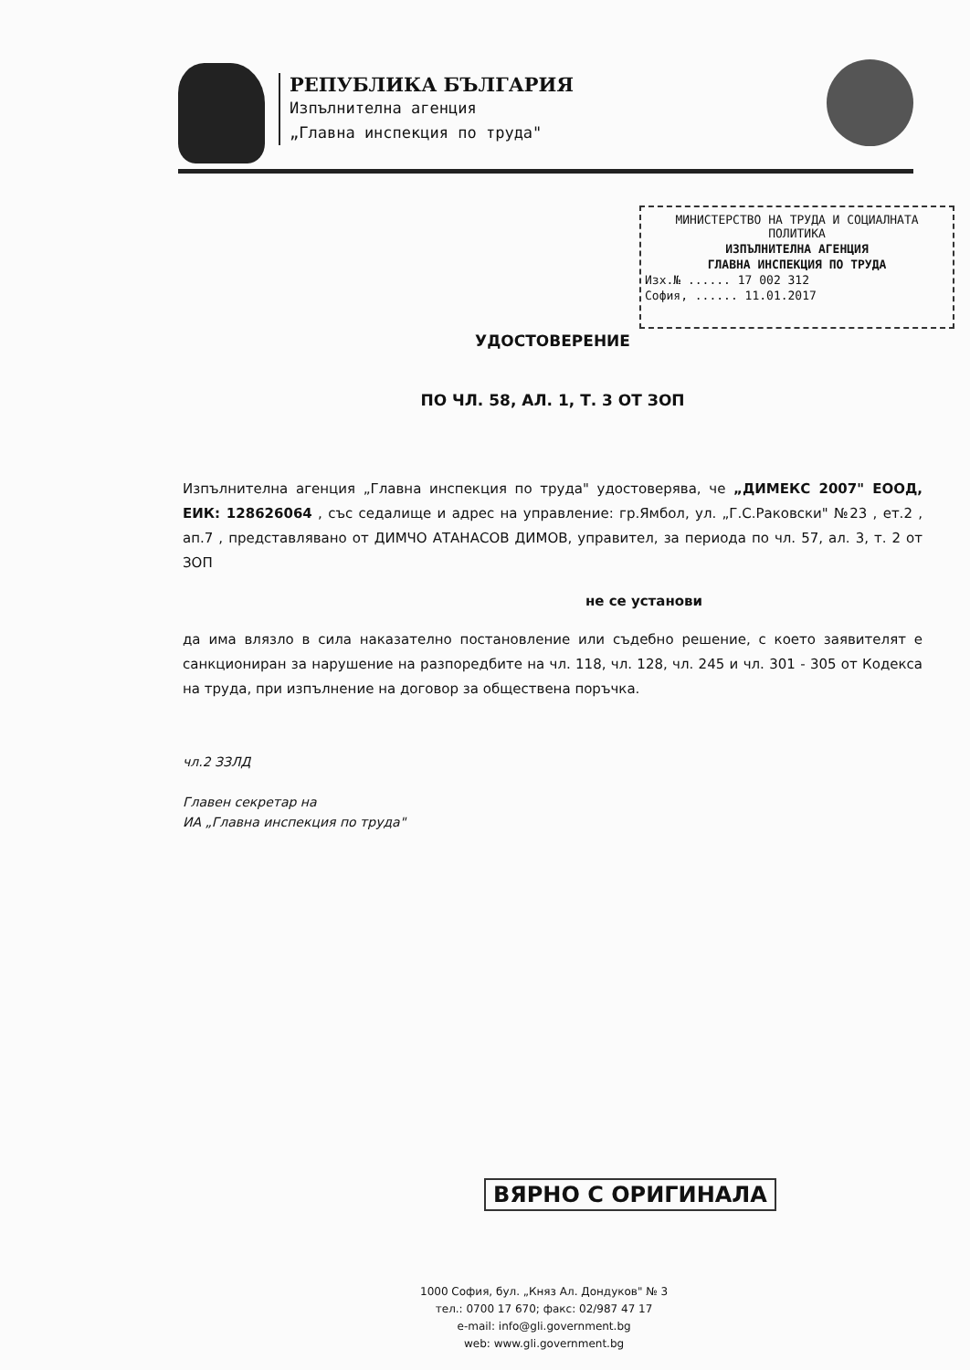РЕПУБЛИКА БЪЛГАРИЯ
Изпълнителна агенция
„Главна инспекция по труда"
МИНИСТЕРСТВО НА ТРУДА И СОЦИАЛНАТА ПОЛИТИКА
ИЗПЪЛНИТЕЛНА АГЕНЦИЯ
ГЛАВНА ИНСПЕКЦИЯ ПО ТРУДА
Изх.№ ...... 17 002 312
София, ...... 11.01.2017
УДОСТОВЕРЕНИЕ
ПО ЧЛ. 58, АЛ. 1, Т. 3 ОТ ЗОП
Изпълнителна агенция „Главна инспекция по труда" удостоверява, че „ДИМЕКС 2007" ЕООД, ЕИК: 128626064 , със седалище и адрес на управление: гр.Ямбол, ул. „Г.С.Раковски" №23 , ет.2 , ап.7 , представлявано от ДИМЧО АТАНАСОВ ДИМОВ, управител, за периода по чл. 57, ал. 3, т. 2 от ЗОП
не се установи
да има влязло в сила наказателно постановление или съдебно решение, с което заявителят е санкциониран за нарушение на разпоредбите на чл. 118, чл. 128, чл. 245 и чл. 301 - 305 от Кодекса на труда, при изпълнение на договор за обществена поръчка.
чл.2 ЗЗЛД
Главен секретар на
ИА „Главна инспекция по труда"
ВЯРНО С ОРИГИНАЛА
1000 София, бул. „Княз Ал. Дондуков" № 3
тел.: 0700 17 670; факс: 02/987 47 17
e-mail: info@gli.government.bg
web: www.gli.government.bg